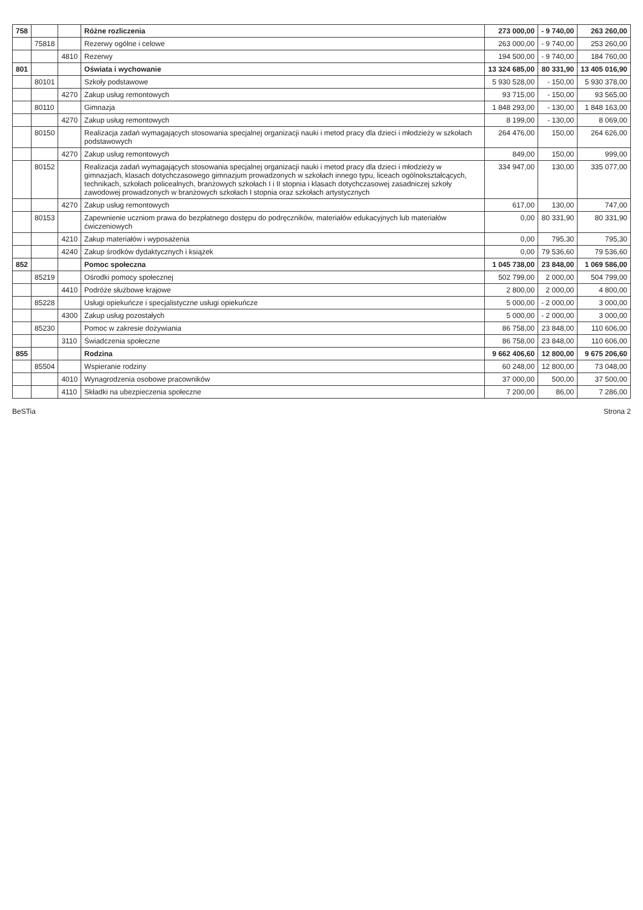| 758 | | | Różne rozliczenia | 273 000,00 | - 9 740,00 | 263 260,00 |
| | 75818 | | Rezerwy ogólne i celowe | 263 000,00 | - 9 740,00 | 253 260,00 |
| | | 4810 | Rezerwy | 194 500,00 | - 9 740,00 | 184 760,00 |
| 801 | | | Oświata i wychowanie | 13 324 685,00 | 80 331,90 | 13 405 016,90 |
| | 80101 | | Szkoły podstawowe | 5 930 528,00 | - 150,00 | 5 930 378,00 |
| | | 4270 | Zakup usług remontowych | 93 715,00 | - 150,00 | 93 565,00 |
| | 80110 | | Gimnazja | 1 848 293,00 | - 130,00 | 1 848 163,00 |
| | | 4270 | Zakup usług remontowych | 8 199,00 | - 130,00 | 8 069,00 |
| | 80150 | | Realizacja zadań wymagających stosowania specjalnej organizacji nauki i metod pracy dla dzieci i młodzieży w szkołach podstawowych | 264 476,00 | 150,00 | 264 626,00 |
| | | 4270 | Zakup usług remontowych | 849,00 | 150,00 | 999,00 |
| | 80152 | | Realizacja zadań wymagających stosowania specjalnej organizacji nauki i metod pracy dla dzieci i młodzieży w gimnazjach, klasach dotychczasowego gimnazjum prowadzonych w szkołach innego typu, liceach ogólnokształcących, technikach, szkołach policealnych, branżowych szkołach I i II stopnia i klasach dotychczasowej zasadniczej szkoły zawodowej prowadzonych w branżowych szkołach I stopnia oraz szkołach artystycznych | 334 947,00 | 130,00 | 335 077,00 |
| | | 4270 | Zakup usług remontowych | 617,00 | 130,00 | 747,00 |
| | 80153 | | Zapewnienie uczniom prawa do bezpłatnego dostępu do podręczników, materiałów edukacyjnych lub materiałów ćwiczeniowych | 0,00 | 80 331,90 | 80 331,90 |
| | | 4210 | Zakup materiałów i wyposażenia | 0,00 | 795,30 | 795,30 |
| | | 4240 | Zakup środków dydaktycznych i książek | 0,00 | 79 536,60 | 79 536,60 |
| 852 | | | Pomoc społeczna | 1 045 738,00 | 23 848,00 | 1 069 586,00 |
| | 85219 | | Ośrodki pomocy społecznej | 502 799,00 | 2 000,00 | 504 799,00 |
| | | 4410 | Podróże służbowe krajowe | 2 800,00 | 2 000,00 | 4 800,00 |
| | 85228 | | Usługi opiekuńcze i specjalistyczne usługi opiekuńcze | 5 000,00 | - 2 000,00 | 3 000,00 |
| | | 4300 | Zakup usług pozostałych | 5 000,00 | - 2 000,00 | 3 000,00 |
| | 85230 | | Pomoc w zakresie dożywiania | 86 758,00 | 23 848,00 | 110 606,00 |
| | | 3110 | Świadczenia społeczne | 86 758,00 | 23 848,00 | 110 606,00 |
| 855 | | | Rodzina | 9 662 406,60 | 12 800,00 | 9 675 206,60 |
| | 85504 | | Wspieranie rodziny | 60 248,00 | 12 800,00 | 73 048,00 |
| | | 4010 | Wynagrodzenia osobowe pracowników | 37 000,00 | 500,00 | 37 500,00 |
| | | 4110 | Składki na ubezpieczenia społeczne | 7 200,00 | 86,00 | 7 286,00 |
BeSTia Strona 2